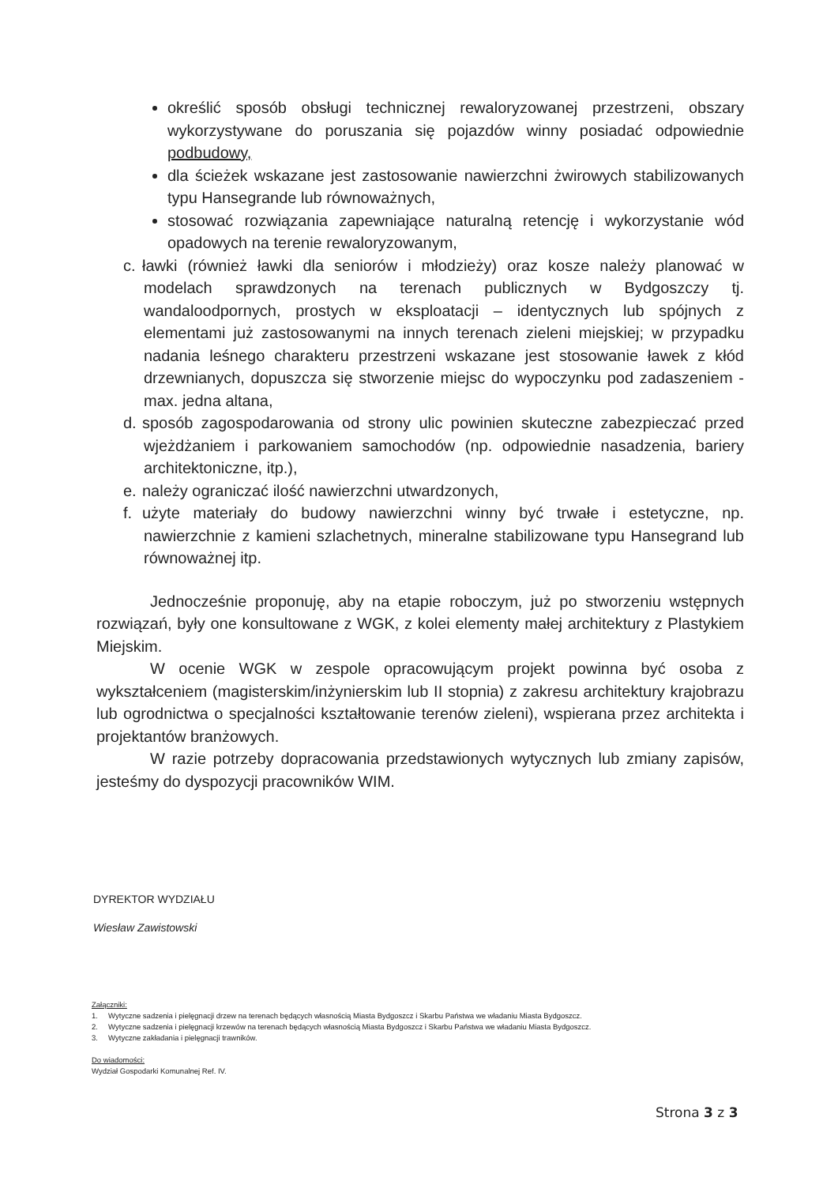określić sposób obsługi technicznej rewaloryzowanej przestrzeni, obszary wykorzystywane do poruszania się pojazdów winny posiadać odpowiednie podbudowy,
dla ścieżek wskazane jest zastosowanie nawierzchni żwirowych stabilizowanych typu Hansegrande lub równoważnych,
stosować rozwiązania zapewniające naturalną retencję i wykorzystanie wód opadowych na terenie rewaloryzowanym,
c. ławki (również ławki dla seniorów i młodzieży) oraz kosze należy planować w modelach sprawdzonych na terenach publicznych w Bydgoszczy tj. wandaloodpornych, prostych w eksploatacji – identycznych lub spójnych z elementami już zastosowanymi na innych terenach zieleni miejskiej; w przypadku nadania leśnego charakteru przestrzeni wskazane jest stosowanie ławek z kłód drzewnianych, dopuszcza się stworzenie miejsc do wypoczynku pod zadaszeniem - max. jedna altana,
d. sposób zagospodarowania od strony ulic powinien skuteczne zabezpieczać przed wjeżdżaniem i parkowaniem samochodów (np. odpowiednie nasadzenia, bariery architektoniczne, itp.),
e. należy ograniczać ilość nawierzchni utwardzonych,
f. użyte materiały do budowy nawierzchni winny być trwałe i estetyczne, np. nawierzchnie z kamieni szlachetnych, mineralne stabilizowane typu Hansegrand lub równoważnej itp.
Jednocześnie proponuję, aby na etapie roboczym, już po stworzeniu wstępnych rozwiązań, były one konsultowane z WGK, z kolei elementy małej architektury z Plastykiem Miejskim.
W ocenie WGK w zespole opracowującym projekt powinna być osoba z wykształceniem (magisterskim/inżynierskim lub II stopnia) z zakresu architektury krajobrazu lub ogrodnictwa o specjalności kształtowanie terenów zieleni), wspierana przez architekta i projektantów branżowych.
W razie potrzeby dopracowania przedstawionych wytycznych lub zmiany zapisów, jesteśmy do dyspozycji pracowników WIM.
DYREKTOR WYDZIAŁU
Wiesław Zawistowski
Załączniki:
1. Wytyczne sadzenia i pielęgnacji drzew na terenach będących własnością Miasta Bydgoszcz i Skarbu Państwa we władaniu Miasta Bydgoszcz.
2. Wytyczne sadzenia i pielęgnacji krzewów na terenach będących własnością Miasta Bydgoszcz i Skarbu Państwa we władaniu Miasta Bydgoszcz.
3. Wytyczne zakładania i pielęgnacji trawników.
Do wiadomości:
Wydział Gospodarki Komunalnej Ref. IV.
Strona 3 z 3